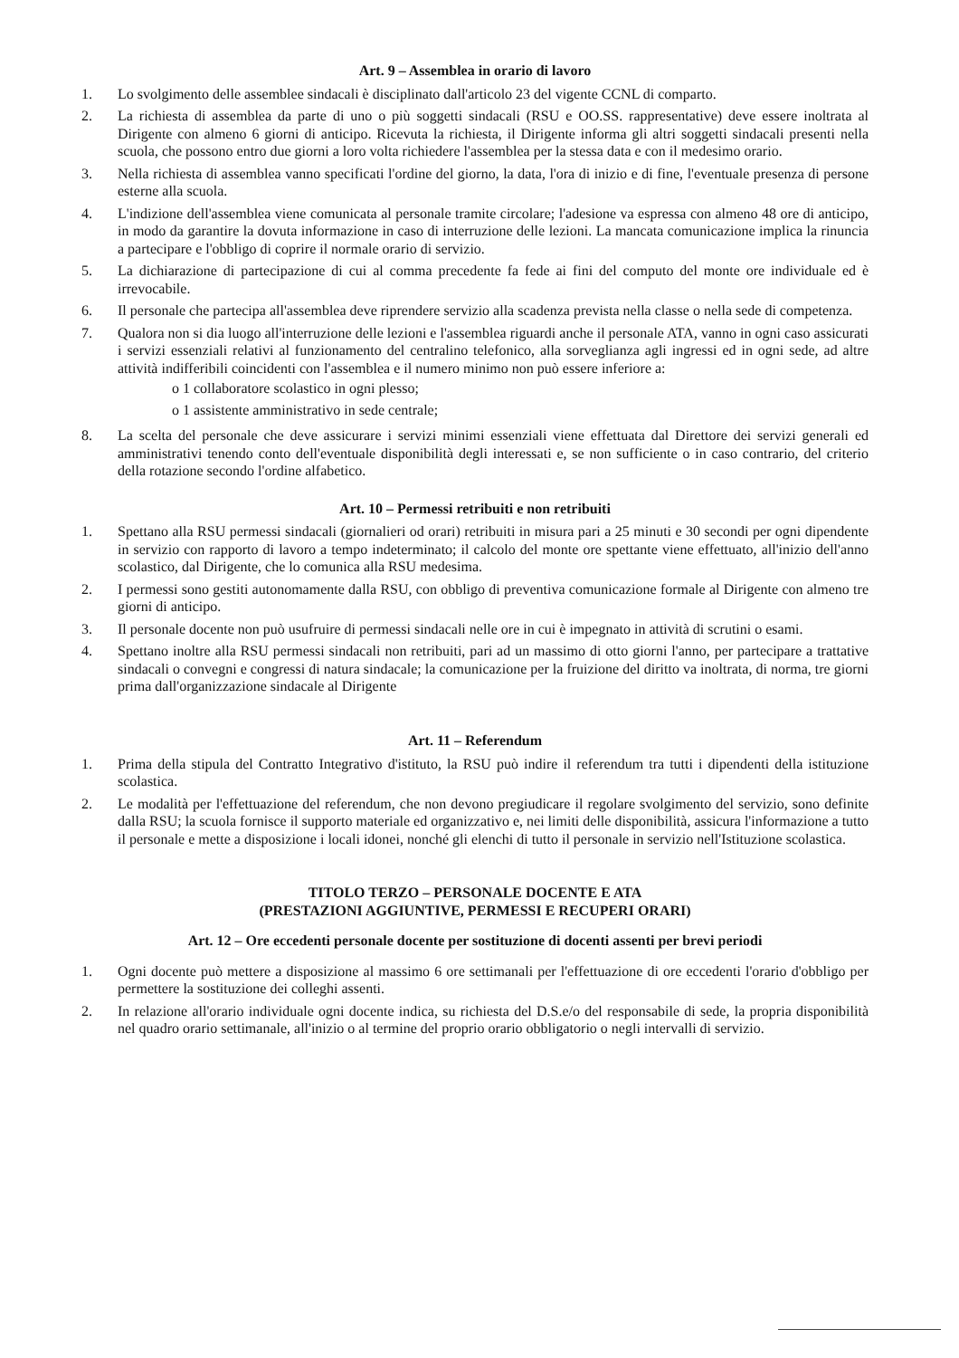Art. 9 – Assemblea in orario di lavoro
1. Lo svolgimento delle assemblee sindacali è disciplinato dall'articolo 23 del vigente CCNL di comparto.
2. La richiesta di assemblea da parte di uno o più soggetti sindacali (RSU e OO.SS. rappresentative) deve essere inoltrata al Dirigente con almeno 6 giorni di anticipo. Ricevuta la richiesta, il Dirigente informa gli altri soggetti sindacali presenti nella scuola, che possono entro due giorni a loro volta richiedere l'assemblea per la stessa data e con il medesimo orario.
3. Nella richiesta di assemblea vanno specificati l'ordine del giorno, la data, l'ora di inizio e di fine, l'eventuale presenza di persone esterne alla scuola.
4. L'indizione dell'assemblea viene comunicata al personale tramite circolare; l'adesione va espressa con almeno 48 ore di anticipo, in modo da garantire la dovuta informazione in caso di interruzione delle lezioni. La mancata comunicazione implica la rinuncia a partecipare e l'obbligo di coprire il normale orario di servizio.
5. La dichiarazione di partecipazione di cui al comma precedente fa fede ai fini del computo del monte ore individuale ed è irrevocabile.
6. Il personale che partecipa all'assemblea deve riprendere servizio alla scadenza prevista nella classe o nella sede di competenza.
7. Qualora non si dia luogo all'interruzione delle lezioni e l'assemblea riguardi anche il personale ATA, vanno in ogni caso assicurati i servizi essenziali relativi al funzionamento del centralino telefonico, alla sorveglianza agli ingressi ed in ogni sede, ad altre attività indifferibili coincidenti con l'assemblea e il numero minimo non può essere inferiore a:
o 1 collaboratore scolastico in ogni plesso;
o 1 assistente amministrativo in sede centrale;
8. La scelta del personale che deve assicurare i servizi minimi essenziali viene effettuata dal Direttore dei servizi generali ed amministrativi tenendo conto dell'eventuale disponibilità degli interessati e, se non sufficiente o in caso contrario, del criterio della rotazione secondo l'ordine alfabetico.
Art. 10 – Permessi retribuiti e non retribuiti
1. Spettano alla RSU permessi sindacali (giornalieri od orari) retribuiti in misura pari a 25 minuti e 30 secondi per ogni dipendente in servizio con rapporto di lavoro a tempo indeterminato; il calcolo del monte ore spettante viene effettuato, all'inizio dell'anno scolastico, dal Dirigente, che lo comunica alla RSU medesima.
2. I permessi sono gestiti autonomamente dalla RSU, con obbligo di preventiva comunicazione formale al Dirigente con almeno tre giorni di anticipo.
3. Il personale docente non può usufruire di permessi sindacali nelle ore in cui è impegnato in attività di scrutini o esami.
4. Spettano inoltre alla RSU permessi sindacali non retribuiti, pari ad un massimo di otto giorni l'anno, per partecipare a trattative sindacali o convegni e congressi di natura sindacale; la comunicazione per la fruizione del diritto va inoltrata, di norma, tre giorni prima dall'organizzazione sindacale al Dirigente
Art. 11 – Referendum
1. Prima della stipula del Contratto Integrativo d'istituto, la RSU può indire il referendum tra tutti i dipendenti della istituzione scolastica.
2. Le modalità per l'effettuazione del referendum, che non devono pregiudicare il regolare svolgimento del servizio, sono definite dalla RSU; la scuola fornisce il supporto materiale ed organizzativo e, nei limiti delle disponibilità, assicura l'informazione a tutto il personale e mette a disposizione i locali idonei, nonché gli elenchi di tutto il personale in servizio nell'Istituzione scolastica.
TITOLO TERZO – PERSONALE DOCENTE E ATA
(PRESTAZIONI AGGIUNTIVE, PERMESSI E RECUPERI ORARI)
Art. 12 – Ore eccedenti personale docente per sostituzione di docenti assenti per brevi periodi
1. Ogni docente può mettere a disposizione al massimo 6 ore settimanali per l'effettuazione di ore eccedenti l'orario d'obbligo per permettere la sostituzione dei colleghi assenti.
2. In relazione all'orario individuale ogni docente indica, su richiesta del D.S.e/o del responsabile di sede, la propria disponibilità nel quadro orario settimanale, all'inizio o al termine del proprio orario obbligatorio o negli intervalli di servizio.